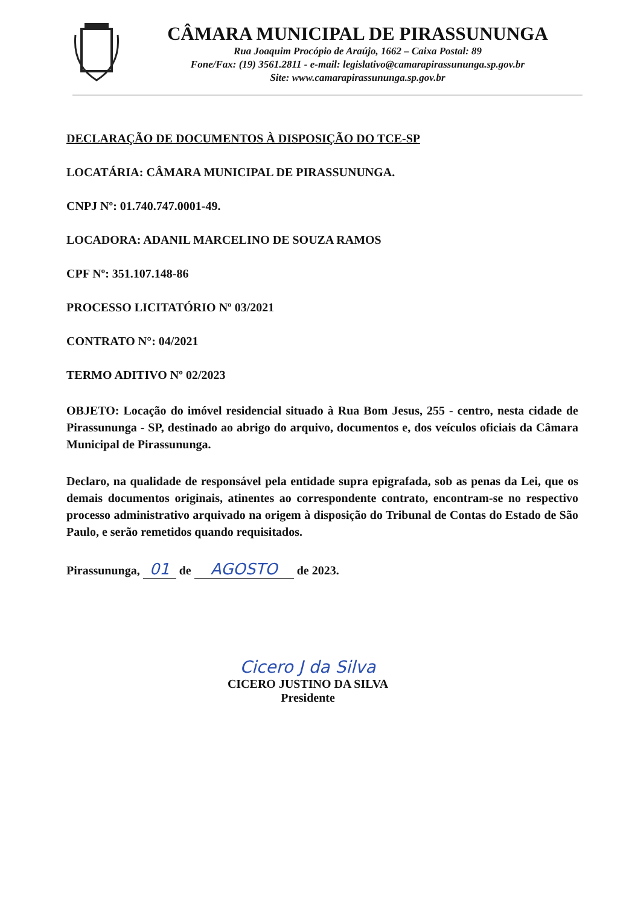CÂMARA MUNICIPAL DE PIRASSUNUNGA
Rua Joaquim Procópio de Araújo, 1662 – Caixa Postal: 89
Fone/Fax: (19) 3561.2811 - e-mail: legislativo@camarapirassununga.sp.gov.br
Site: www.camarapirassununga.sp.gov.br
DECLARAÇÃO DE DOCUMENTOS À DISPOSIÇÃO DO TCE-SP
LOCATÁRIA: CÂMARA MUNICIPAL DE PIRASSUNUNGA.
CNPJ Nº: 01.740.747.0001-49.
LOCADORA: ADANIL MARCELINO DE SOUZA RAMOS
CPF Nº: 351.107.148-86
PROCESSO LICITATÓRIO Nº 03/2021
CONTRATO N°: 04/2021
TERMO ADITIVO Nº 02/2023
OBJETO: Locação do imóvel residencial situado à Rua Bom Jesus, 255 - centro, nesta cidade de Pirassununga - SP, destinado ao abrigo do arquivo, documentos e, dos veículos oficiais da Câmara Municipal de Pirassununga.
Declaro, na qualidade de responsável pela entidade supra epigrafada, sob as penas da Lei, que os demais documentos originais, atinentes ao correspondente contrato, encontram-se no respectivo processo administrativo arquivado na origem à disposição do Tribunal de Contas do Estado de São Paulo, e serão remetidos quando requisitados.
Pirassununga, 01 de AGOSTO de 2023.
Cicero J da Silva
CICERO JUSTINO DA SILVA
Presidente